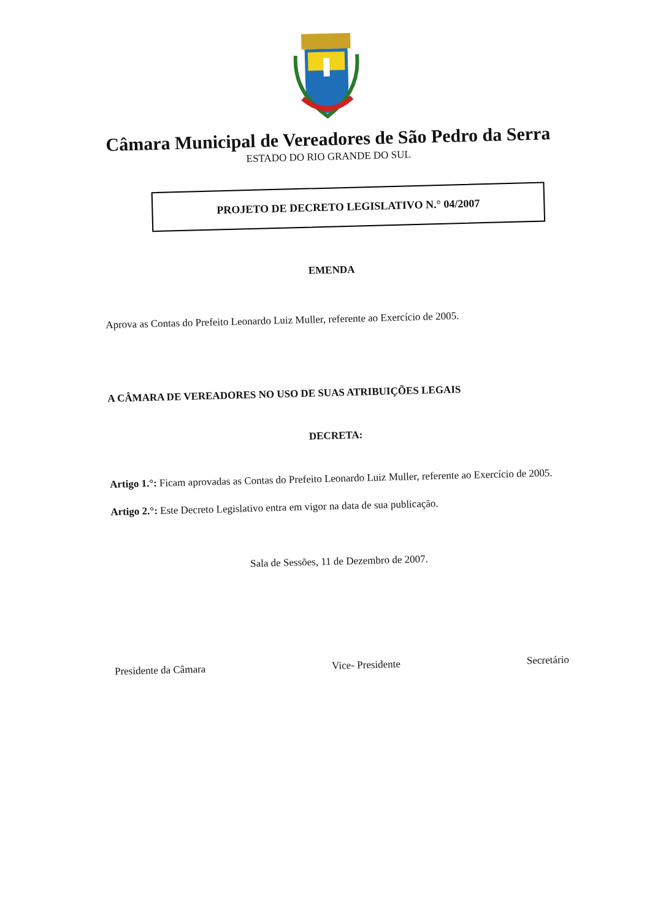Câmara Municipal de Vereadores de São Pedro da Serra
ESTADO DO RIO GRANDE DO SUL
PROJETO DE DECRETO LEGISLATIVO N.° 04/2007
EMENDA
Aprova as Contas do Prefeito Leonardo Luiz Muller, referente ao Exercício de 2005.
A CÂMARA DE VEREADORES NO USO DE SUAS ATRIBUIÇÕES LEGAIS
DECRETA:
Artigo 1.°: Ficam aprovadas as Contas do Prefeito Leonardo Luiz Muller, referente ao Exercício de 2005.
Artigo 2.°: Este Decreto Legislativo entra em vigor na data de sua publicação.
Sala de Sessões, 11 de Dezembro de 2007.
Presidente da Câmara Vice- Presidente Secretário